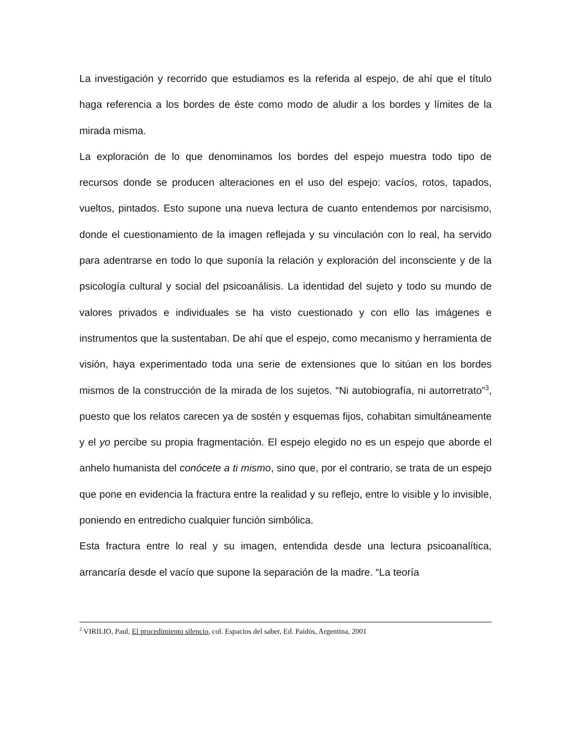La investigación y recorrido que estudiamos es la referida al espejo, de ahí que el título haga referencia a los bordes de éste como modo de aludir a los bordes y límites de la mirada misma.
La exploración de lo que denominamos los bordes del espejo muestra todo tipo de recursos donde se producen alteraciones en el uso del espejo: vacíos, rotos, tapados, vueltos, pintados. Esto supone una nueva lectura de cuanto entendemos por narcisismo, donde el cuestionamiento de la imagen reflejada y su vinculación con lo real, ha servido para adentrarse en todo lo que suponía la relación y exploración del inconsciente y de la psicología cultural y social del psicoanálisis. La identidad del sujeto y todo su mundo de valores privados e individuales se ha visto cuestionado y con ello las imágenes e instrumentos que la sustentaban. De ahí que el espejo, como mecanismo y herramienta de visión, haya experimentado toda una serie de extensiones que lo sitúan en los bordes mismos de la construcción de la mirada de los sujetos. “Ni autobiografía, ni autorretrato”<sup>3</sup>, puesto que los relatos carecen ya de sostén y esquemas fijos, cohabitan simultáneamente y el yo percibe su propia fragmentación. El espejo elegido no es un espejo que aborde el anhelo humanista del conócete a ti mismo, sino que, por el contrario, se trata de un espejo que pone en evidencia la fractura entre la realidad y su reflejo, entre lo visible y lo invisible, poniendo en entredicho cualquier función simbólica.
Esta fractura entre lo real y su imagen, entendida desde una lectura psicoanalítica, arrancaría desde el vacío que supone la separación de la madre. “La teoría
<sup>2</sup> VIRILIO, Paul, El procedimiento silencio, col. Espacios del saber, Ed. Paidós, Argentina, 2001